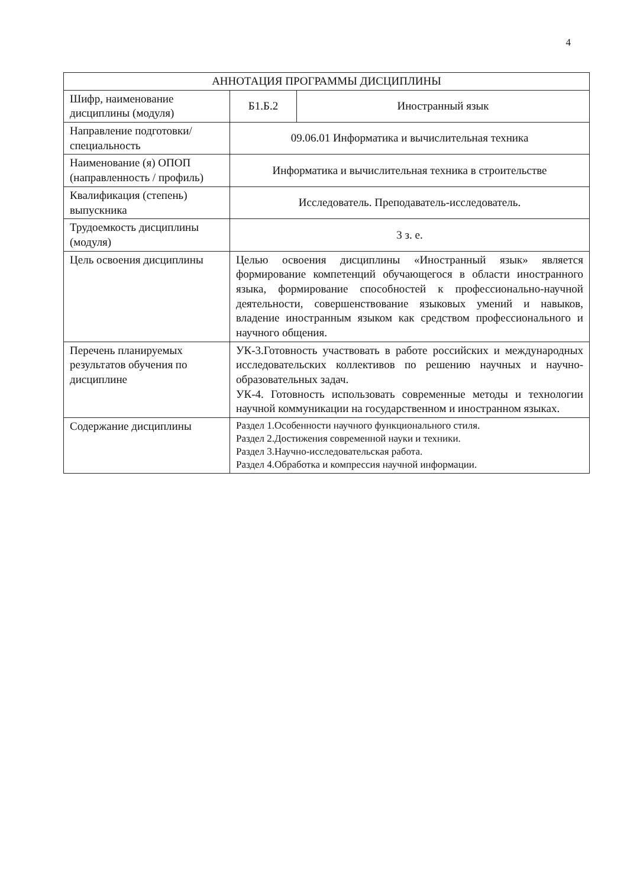4
| АННОТАЦИЯ ПРОГРАММЫ ДИСЦИПЛИНЫ | | |
| --- | --- | --- |
| Шифр, наименование дисциплины (модуля) | Б1.Б.2 | Иностранный язык |
| Направление подготовки/ специальность | 09.06.01 Информатика и вычислительная техника | |
| Наименование (я) ОПОП (направленность / профиль) | Информатика и вычислительная техника в строительстве | |
| Квалификация (степень) выпускника | Исследователь. Преподаватель-исследователь. | |
| Трудоемкость дисциплины (модуля) | 3 з. е. | |
| Цель освоения дисциплины | Целью освоения дисциплины «Иностранный язык» является формирование компетенций обучающегося в области иностранного языка, формирование способностей к профессионально-научной деятельности, совершенствование языковых умений и навыков, владение иностранным языком как средством профессионального и научного общения. | |
| Перечень планируемых результатов обучения по дисциплине | УК-3.Готовность участвовать в работе российских и международных исследовательских коллективов по решению научных и научно-образовательных задач. УК-4. Готовность использовать современные методы и технологии научной коммуникации на государственном и иностранном языках. | |
| Содержание дисциплины | Раздел 1.Особенности научного функционального стиля. Раздел 2.Достижения современной науки и техники. Раздел 3.Научно-исследовательская работа. Раздел 4.Обработка и компрессия научной информации. | |